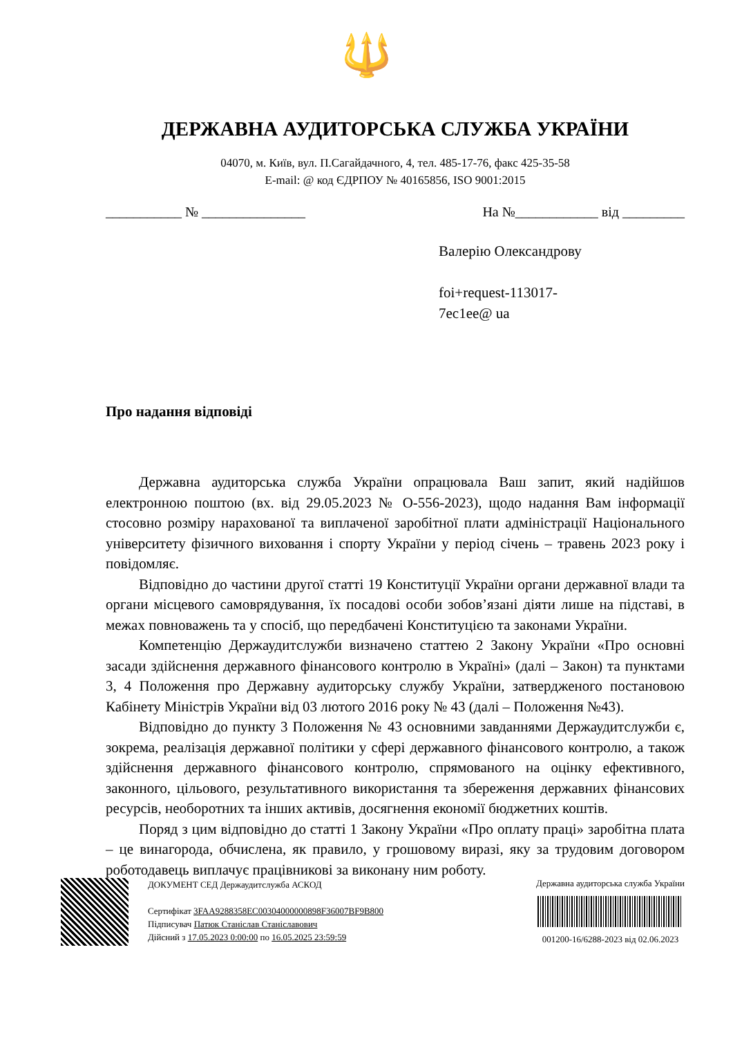🔱
ДЕРЖАВНА АУДИТОРСЬКА СЛУЖБА УКРАЇНИ
04070, м. Київ, вул. П.Сагайдачного, 4, тел. 485-17-76, факс 425-35-58
E-mail: @ код ЄДРПОУ № 40165856, ISO 9001:2015
___________ № _______________ На №____________ від _________
Валерію Олександрову
foi+request-113017-
7ec1ee@ ua
Про надання відповіді
Державна аудиторська служба України опрацювала Ваш запит, який надійшов електронною поштою (вх. від 29.05.2023 № О-556-2023), щодо надання Вам інформації стосовно розміру нарахованої та виплаченої заробітної плати адміністрації Національного університету фізичного виховання і спорту України у період січень – травень 2023 року і повідомляє.
Відповідно до частини другої статті 19 Конституції України органи державної влади та органи місцевого самоврядування, їх посадові особи зобов’язані діяти лише на підставі, в межах повноважень та у спосіб, що передбачені Конституцією та законами України.
Компетенцію Держаудитслужби визначено статтею 2 Закону України «Про основні засади здійснення державного фінансового контролю в Україні» (далі – Закон) та пунктами 3, 4 Положення про Державну аудиторську службу України, затвердженого постановою Кабінету Міністрів України від 03 лютого 2016 року № 43 (далі – Положення №43).
Відповідно до пункту 3 Положення № 43 основними завданнями Держаудитслужби є, зокрема, реалізація державної політики у сфері державного фінансового контролю, а також здійснення державного фінансового контролю, спрямованого на оцінку ефективного, законного, цільового, результативного використання та збереження державних фінансових ресурсів, необоротних та інших активів, досягнення економії бюджетних коштів.
Поряд з цим відповідно до статті 1 Закону України «Про оплату праці» заробітна плата – це винагорода, обчислена, як правило, у грошовому виразі, яку за трудовим договором роботодавець виплачує працівникові за виконану ним роботу.
ДОКУМЕНТ СЕД Держаудитслужба АСКОД
Сертифікат 3FAA9288358EC00304000000898F36007BF9B800
Підписувач Патюк Станіслав Станіславович
Дійсний з 17.05.2023 0:00:00 по 16.05.2025 23:59:59
Державна аудиторська служба України
001200-16/6288-2023 від 02.06.2023